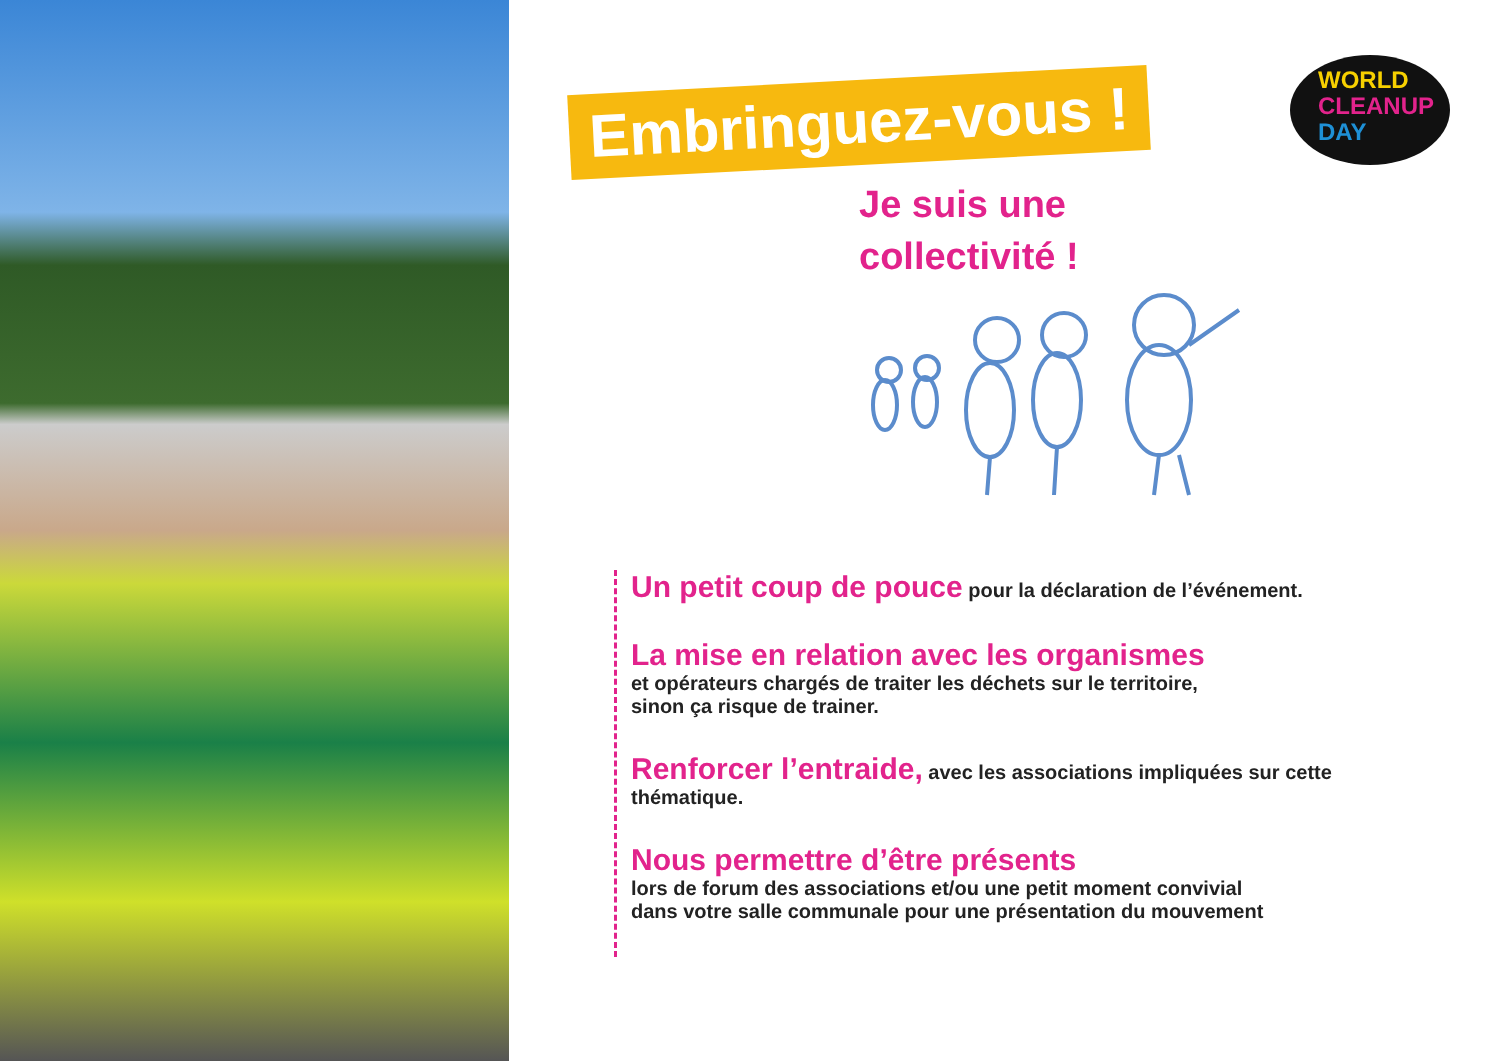Embringuez-vous !
WORLD
CLEANUP
DAY
Je suis une
collectivité !
Un petit coup de pouce pour la déclaration de l’événement.
La mise en relation avec les organismes
et opérateurs chargés de traiter les déchets sur le territoire,
sinon ça risque de trainer.
Renforcer l’entraide, avec les associations impliquées sur cette thématique.
Nous permettre d’être présents
lors de forum des associations et/ou une petit moment convivial
dans votre salle communale pour une présentation du mouvement